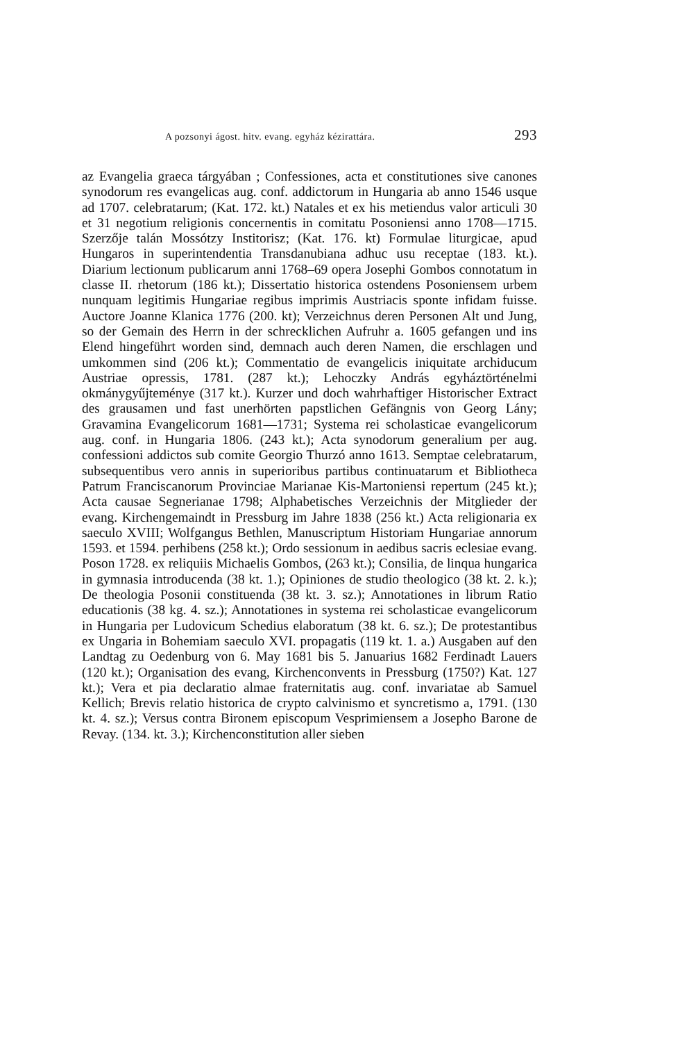A pozsonyi ágost. hitv. evang. egyház kézirattára. 293
az Evangelia graeca tárgyában ; Confessiones, acta et constitutiones sive canones synodorum res evangelicas aug. conf. addictorum in Hungaria ab anno 1546 usque ad 1707. celebratarum; (Kat. 172. kt.) Natales et ex his metiendus valor articuli 30 et 31 negotium religionis concernentis in comitatu Posoniensi anno 1708—1715. Szerzője talán Mossótzy Institorisz; (Kat. 176. kt) Formulae liturgicae, apud Hungaros in superintendentia Transdanubiana adhuc usu receptae (183. kt.). Diarium lectionum publicarum anni 1768–69 opera Josephi Gombos connotatum in classe II. rhetorum (186 kt.); Dissertatio historica ostendens Posoniensem urbem nunquam legitimis Hungariae regibus imprimis Austriacis sponte infidam fuisse. Auctore Joanne Klanica 1776 (200. kt); Verzeichnus deren Personen Alt und Jung, so der Gemain des Herrn in der schrecklichen Aufruhr a. 1605 gefangen und ins Elend hingeführt worden sind, demnach auch deren Namen, die erschlagen und umkommen sind (206 kt.); Commentatio de evangelicis iniquitate archiducum Austriae opressis, 1781. (287 kt.); Lehoczky András egyháztörténelmi okmánygyűjteménye (317 kt.). Kurzer und doch wahrhaftiger Historischer Extract des grausamen und fast unerhörten papstlichen Gefängnis von Georg Lány; Gravamina Evangelicorum 1681—1731; Systema rei scholasticae evangelicorum aug. conf. in Hungaria 1806. (243 kt.); Acta synodorum generalium per aug. confessioni addictos sub comite Georgio Thurzó anno 1613. Semptae celebratarum, subsequentibus vero annis in superioribus partibus continuatarum et Bibliotheca Patrum Franciscanorum Provinciae Marianae Kis-Martoniensi repertum (245 kt.); Acta causae Segnerianae 1798; Alphabetisches Verzeichnis der Mitglieder der evang. Kirchengemaindt in Pressburg im Jahre 1838 (256 kt.) Acta religionaria ex saeculo XVIII; Wolfgangus Bethlen, Manuscriptum Historiam Hungariae annorum 1593. et 1594. perhibens (258 kt.); Ordo sessionum in aedibus sacris eclesiae evang. Poson 1728. ex reliquiis Michaelis Gombos, (263 kt.); Consilia, de linqua hungarica in gymnasia introducenda (38 kt. 1.); Opiniones de studio theologico (38 kt. 2. k.); De theologia Posonii constituenda (38 kt. 3. sz.); Annotationes in librum Ratio educationis (38 kg. 4. sz.); Annotationes in systema rei scholasticae evangelicorum in Hungaria per Ludovicum Schedius elaboratum (38 kt. 6. sz.); De protestantibus ex Ungaria in Bohemiam saeculo XVI. propagatis (119 kt. 1. a.) Ausgaben auf den Landtag zu Oedenburg von 6. May 1681 bis 5. Januarius 1682 Ferdinadt Lauers (120 kt.); Organisation des evang, Kirchenconvents in Pressburg (1750?) Kat. 127 kt.); Vera et pia declaratio almae fraternitatis aug. conf. invariatae ab Samuel Kellich; Brevis relatio historica de crypto calvinismo et syncretismo a, 1791. (130 kt. 4. sz.); Versus contra Bironem episcopum Vesprimiensem a Josepho Barone de Revay. (134. kt. 3.); Kirchenconstitution aller sieben